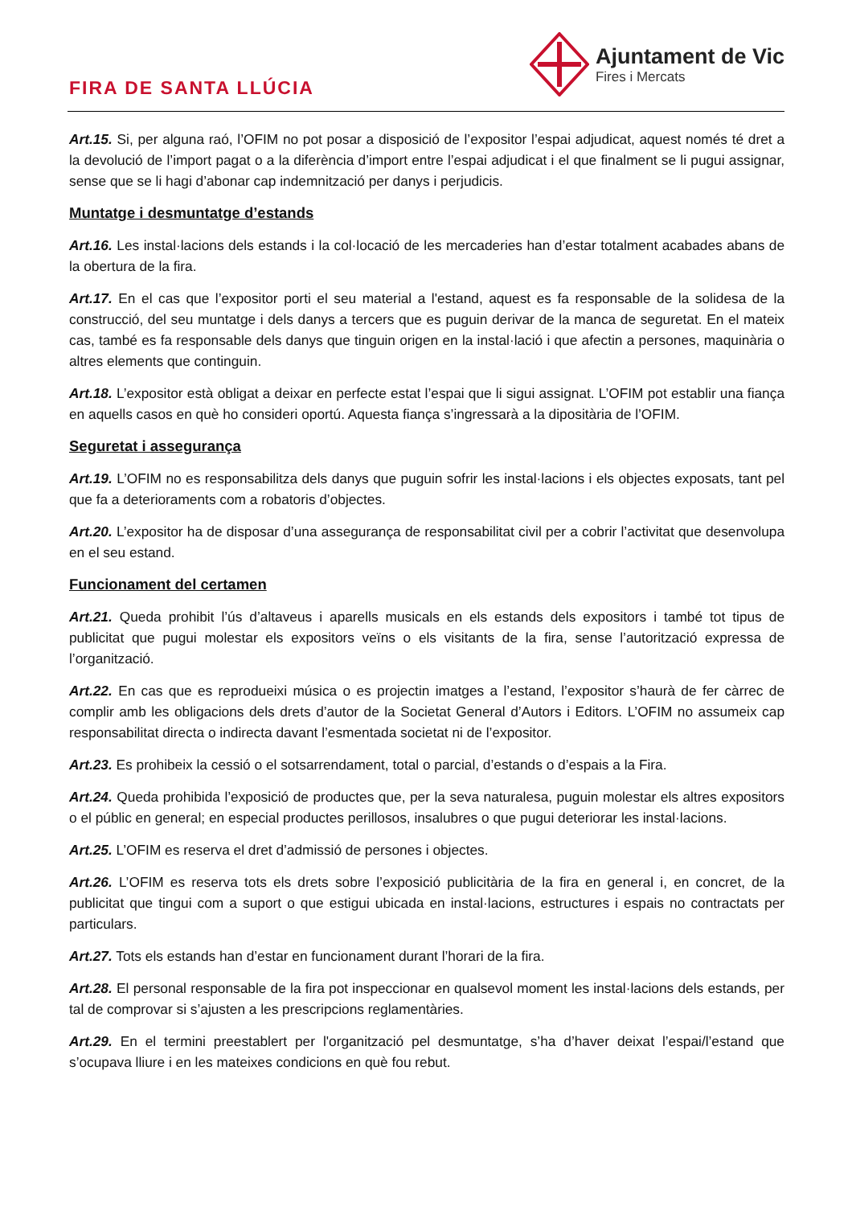FIRA DE SANTA LLÚCIA
Ajuntament de Vic
Fires i Mercats
Art.15. Si, per alguna raó, l’OFIM no pot posar a disposició de l’expositor l’espai adjudicat, aquest només té dret a la devolució de l’import pagat o a la diferència d’import entre l’espai adjudicat i el que finalment se li pugui assignar, sense que se li hagi d’abonar cap indemnització per danys i perjudicis.
Muntatge i desmuntatge d’estands
Art.16. Les instal·lacions dels estands i la col·locació de les mercaderies han d’estar totalment acabades abans de la obertura de la fira.
Art.17. En el cas que l’expositor porti el seu material a l'estand, aquest es fa responsable de la solidesa de la construcció, del seu muntatge i dels danys a tercers que es puguin derivar de la manca de seguretat. En el mateix cas, també es fa responsable dels danys que tinguin origen en la instal·lació i que afectin a persones, maquinària o altres elements que continguin.
Art.18. L’expositor està obligat a deixar en perfecte estat l’espai que li sigui assignat. L’OFIM pot establir una fiança en aquells casos en què ho consideri oportú. Aquesta fiança s’ingressarà a la dipositària de l’OFIM.
Seguretat i assegurança
Art.19. L’OFIM no es responsabilitza dels danys que puguin sofrir les instal·lacions i els objectes exposats, tant pel que fa a deterioraments com a robatoris d’objectes.
Art.20. L’expositor ha de disposar d’una assegurança de responsabilitat civil per a cobrir l’activitat que desenvolupa en el seu estand.
Funcionament del certamen
Art.21. Queda prohibit l’ús d’altaveus i aparells musicals en els estands dels expositors i també tot tipus de publicitat que pugui molestar els expositors veïns o els visitants de la fira, sense l’autorització expressa de l’organització.
Art.22. En cas que es reprodueixi música o es projectin imatges a l’estand, l’expositor s’haurà de fer càrrec de complir amb les obligacions dels drets d’autor de la Societat General d’Autors i Editors. L’OFIM no assumeix cap responsabilitat directa o indirecta davant l’esmentada societat ni de l’expositor.
Art.23. Es prohibeix la cessió o el sotsarrendament, total o parcial, d’estands o d’espais a la Fira.
Art.24. Queda prohibida l’exposició de productes que, per la seva naturalesa, puguin molestar els altres expositors o el públic en general; en especial productes perillosos, insalubres o que pugui deteriorar les instal·lacions.
Art.25. L’OFIM es reserva el dret d’admissió de persones i objectes.
Art.26. L’OFIM es reserva tots els drets sobre l’exposició publicitària de la fira en general i, en concret, de la publicitat que tingui com a suport o que estigui ubicada en instal·lacions, estructures i espais no contractats per particulars.
Art.27. Tots els estands han d’estar en funcionament durant l’horari de la fira.
Art.28. El personal responsable de la fira pot inspeccionar en qualsevol moment les instal·lacions dels estands, per tal de comprovar si s’ajusten a les prescripcions reglamentàries.
Art.29. En el termini preestablert per l'organització pel desmuntatge, s’ha d’haver deixat l’espai/l’estand que s’ocupava lliure i en les mateixes condicions en què fou rebut.